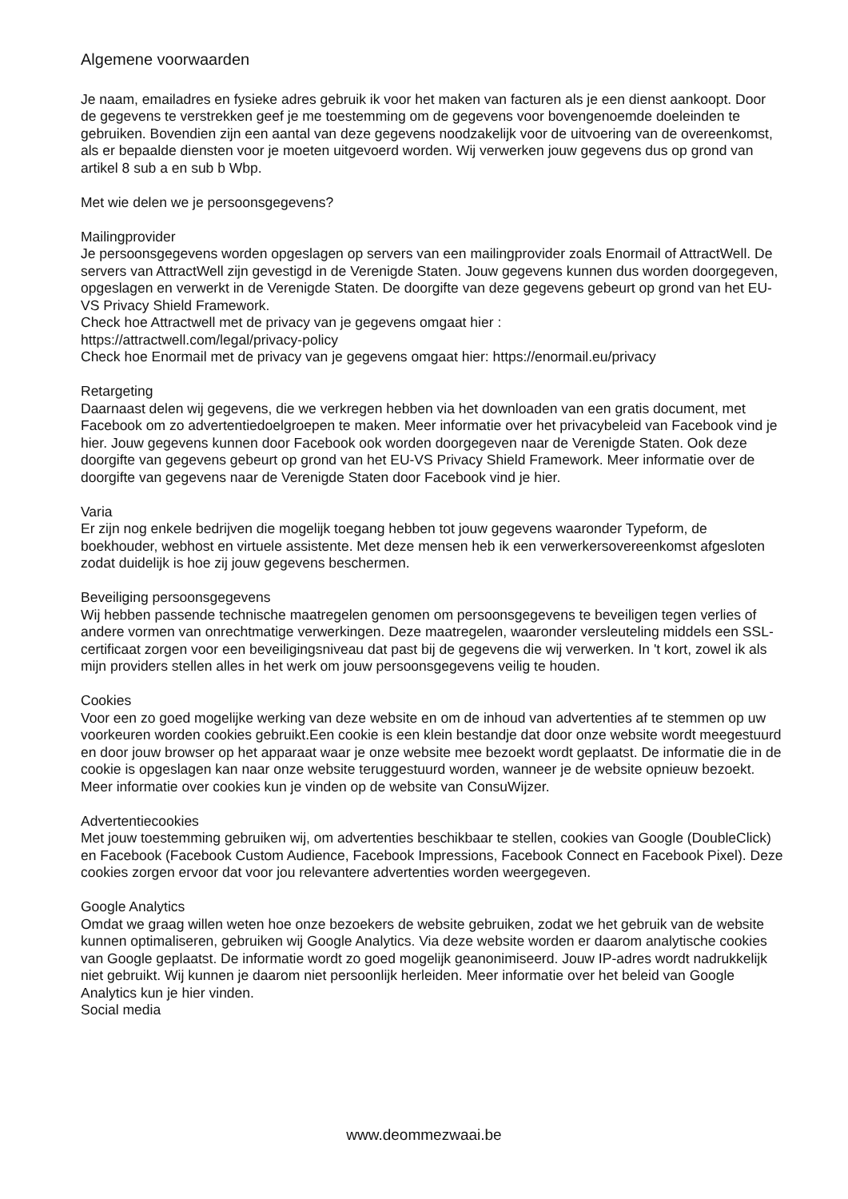Algemene voorwaarden
Je naam, emailadres en fysieke adres gebruik ik voor het maken van facturen als je een dienst aankoopt. Door de gegevens te verstrekken geef je me toestemming om de gegevens voor bovengenoemde doeleinden te gebruiken. Bovendien zijn een aantal van deze gegevens noodzakelijk voor de uitvoering van de overeenkomst, als er bepaalde diensten voor je moeten uitgevoerd worden. Wij verwerken jouw gegevens dus op grond van artikel 8 sub a en sub b Wbp.
Met wie delen we je persoonsgegevens?
Mailingprovider
Je persoonsgegevens worden opgeslagen op servers van een mailingprovider zoals Enormail of AttractWell. De servers van AttractWell zijn gevestigd in de Verenigde Staten. Jouw gegevens kunnen dus worden doorgegeven, opgeslagen en verwerkt in de Verenigde Staten. De doorgifte van deze gegevens gebeurt op grond van het EU-VS Privacy Shield Framework.
Check hoe Attractwell met de privacy van je gegevens omgaat hier :
https://attractwell.com/legal/privacy-policy
Check hoe Enormail met de privacy van je gegevens omgaat hier: https://enormail.eu/privacy
Retargeting
Daarnaast delen wij gegevens, die we verkregen hebben via het downloaden van een gratis document, met Facebook om zo advertentiedoelgroepen te maken. Meer informatie over het privacybeleid van Facebook vind je hier. Jouw gegevens kunnen door Facebook ook worden doorgegeven naar de Verenigde Staten. Ook deze doorgifte van gegevens gebeurt op grond van het EU-VS Privacy Shield Framework. Meer informatie over de doorgifte van gegevens naar de Verenigde Staten door Facebook vind je hier.
Varia
Er zijn nog enkele bedrijven die mogelijk toegang hebben tot jouw gegevens waaronder Typeform, de boekhouder, webhost en virtuele assistente. Met deze mensen heb ik een verwerkersovereenkomst afgesloten zodat duidelijk is hoe zij jouw gegevens beschermen.
Beveiliging persoonsgegevens
Wij hebben passende technische maatregelen genomen om persoonsgegevens te beveiligen tegen verlies of andere vormen van onrechtmatige verwerkingen. Deze maatregelen, waaronder versleuteling middels een SSL-certificaat zorgen voor een beveiligingsniveau dat past bij de gegevens die wij verwerken. In 't kort, zowel ik als mijn providers stellen alles in het werk om jouw persoonsgegevens veilig te houden.
Cookies
Voor een zo goed mogelijke werking van deze website en om de inhoud van advertenties af te stemmen op uw voorkeuren worden cookies gebruikt.Een cookie is een klein bestandje dat door onze website wordt meegestuurd en door jouw browser op het apparaat waar je onze website mee bezoekt wordt geplaatst. De informatie die in de cookie is opgeslagen kan naar onze website teruggestuurd worden, wanneer je de website opnieuw bezoekt. Meer informatie over cookies kun je vinden op de website van ConsuWijzer.
Advertentiecookies
Met jouw toestemming gebruiken wij, om advertenties beschikbaar te stellen, cookies van Google (DoubleClick) en Facebook (Facebook Custom Audience, Facebook Impressions, Facebook Connect en Facebook Pixel). Deze cookies zorgen ervoor dat voor jou relevantere advertenties worden weergegeven.
Google Analytics
Omdat we graag willen weten hoe onze bezoekers de website gebruiken, zodat we het gebruik van de website kunnen optimaliseren, gebruiken wij Google Analytics. Via deze website worden er daarom analytische cookies van Google geplaatst. De informatie wordt zo goed mogelijk geanonimiseerd. Jouw IP-adres wordt nadrukkelijk niet gebruikt. Wij kunnen je daarom niet persoonlijk herleiden. Meer informatie over het beleid van Google Analytics kun je hier vinden.
Social media
www.deommezwaai.be